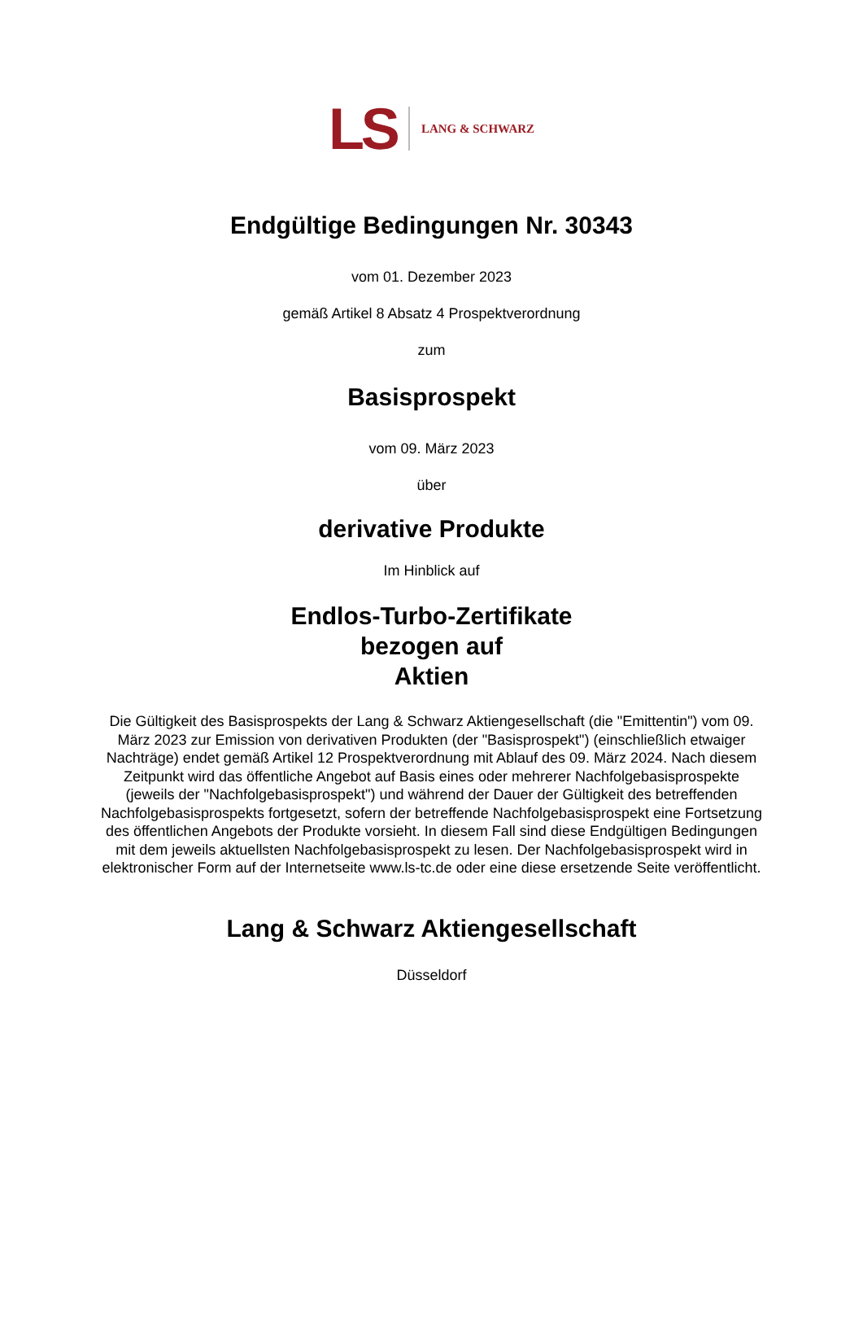LS LANG & SCHWARZ
Endgültige Bedingungen Nr. 30343
vom 01. Dezember 2023
gemäß Artikel 8 Absatz 4 Prospektverordnung
zum
Basisprospekt
vom 09. März 2023
über
derivative Produkte
Im Hinblick auf
Endlos-Turbo-Zertifikate
bezogen auf
Aktien
Die Gültigkeit des Basisprospekts der Lang & Schwarz Aktiengesellschaft (die "Emittentin") vom 09. März 2023 zur Emission von derivativen Produkten (der "Basisprospekt") (einschließlich etwaiger Nachträge) endet gemäß Artikel 12 Prospektverordnung mit Ablauf des 09. März 2024. Nach diesem Zeitpunkt wird das öffentliche Angebot auf Basis eines oder mehrerer Nachfolgebasisprospekte (jeweils der "Nachfolgebasisprospekt") und während der Dauer der Gültigkeit des betreffenden Nachfolgebasisprospekts fortgesetzt, sofern der betreffende Nachfolgebasisprospekt eine Fortsetzung des öffentlichen Angebots der Produkte vorsieht. In diesem Fall sind diese Endgültigen Bedingungen mit dem jeweils aktuellsten Nachfolgebasisprospekt zu lesen. Der Nachfolgebasisprospekt wird in elektronischer Form auf der Internetseite www.ls-tc.de oder eine diese ersetzende Seite veröffentlicht.
Lang & Schwarz Aktiengesellschaft
Düsseldorf